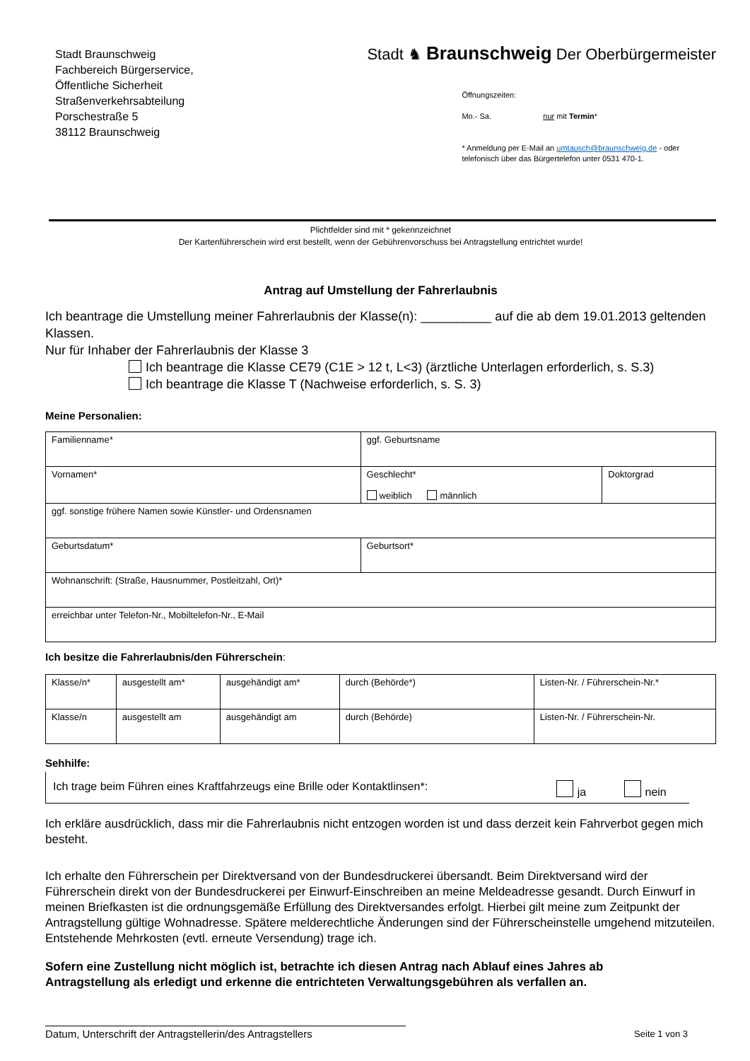Stadt Braunschweig
Fachbereich Bürgerservice,
Öffentliche Sicherheit
Straßenverkehrsabteilung
Porschestraße 5
38112 Braunschweig
Stadt ♞ Braunschweig Der Oberbürgermeister
Öffnungszeiten:
Mo.- Sa. nur mit Termin*
* Anmeldung per E-Mail an umtausch@braunschweig.de - oder
telefonisch über das Bürgertelefon unter 0531 470-1.
Plichtfelder sind mit * gekennzeichnet
Der Kartenführerschein wird erst bestellt, wenn der Gebührenvorschuss bei Antragstellung entrichtet wurde!
Antrag auf Umstellung der Fahrerlaubnis
Ich beantrage die Umstellung meiner Fahrerlaubnis der Klasse(n): __________ auf die ab dem 19.01.2013 geltenden Klassen.
Nur für Inhaber der Fahrerlaubnis der Klasse 3
Ich beantrage die Klasse CE79 (C1E > 12 t, L<3) (ärztliche Unterlagen erforderlich, s. S.3)
Ich beantrage die Klasse T (Nachweise erforderlich, s. S. 3)
Meine Personalien:
| Familienname* | ggf. Geburtsname | |
| Vornamen* | Geschlecht* weiblich männlich | Doktorgrad |
| ggf. sonstige frühere Namen sowie Künstler- und Ordensnamen | | |
| Geburtsdatum* | Geburtsort* | |
| Wohnanschrift: (Straße, Hausnummer, Postleitzahl, Ort)* | | |
| erreichbar unter Telefon-Nr., Mobiltelefon-Nr., E-Mail | | |
Ich besitze die Fahrerlaubnis/den Führerschein:
| Klasse/n* | ausgestellt am* | ausgehändigt am* | durch (Behörde*) | Listen-Nr. / Führerschein-Nr.* |
| Klasse/n | ausgestellt am | ausgehändigt am | durch (Behörde) | Listen-Nr. / Führerschein-Nr. |
Sehhilfe:
Ich trage beim Führen eines Kraftfahrzeugs eine Brille oder Kontaktlinsen*: ja nein
Ich erkläre ausdrücklich, dass mir die Fahrerlaubnis nicht entzogen worden ist und dass derzeit kein Fahrverbot gegen mich besteht.
Ich erhalte den Führerschein per Direktversand von der Bundesdruckerei übersandt. Beim Direktversand wird der Führerschein direkt von der Bundesdruckerei per Einwurf-Einschreiben an meine Meldeadresse gesandt. Durch Einwurf in meinen Briefkasten ist die ordnungsgemäße Erfüllung des Direktversandes erfolgt. Hierbei gilt meine zum Zeitpunkt der Antragstellung gültige Wohnadresse. Spätere melderechtliche Änderungen sind der Führerscheinstelle umgehend mitzuteilen. Entstehende Mehrkosten (evtl. erneute Versendung) trage ich.
Sofern eine Zustellung nicht möglich ist, betrachte ich diesen Antrag nach Ablauf eines Jahres ab Antragstellung als erledigt und erkenne die entrichteten Verwaltungsgebühren als verfallen an.
Datum, Unterschrift der Antragstellerin/des Antragstellers Seite 1 von 3